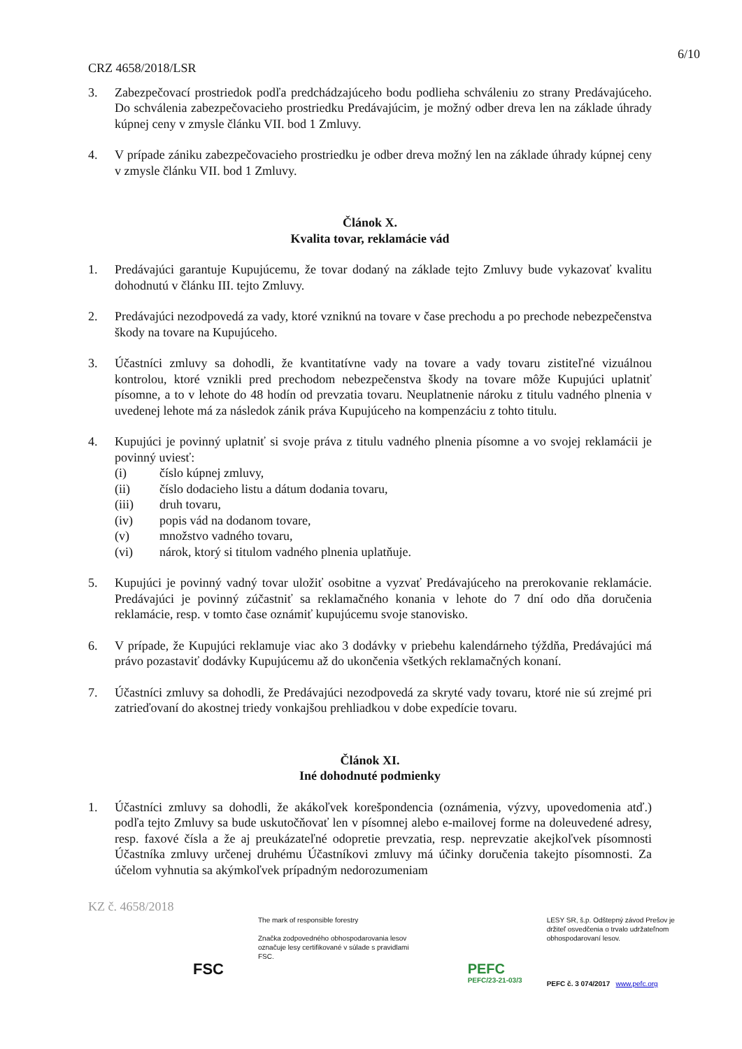6/10
CRZ 4658/2018/LSR
3. Zabezpečovací prostriedok podľa predchádzajúceho bodu podlieha schváleniu zo strany Predávajúceho. Do schválenia zabezpečovacieho prostriedku Predávajúcim, je možný odber dreva len na základe úhrady kúpnej ceny v zmysle článku VII. bod 1 Zmluvy.
4. V prípade zániku zabezpečovacieho prostriedku je odber dreva možný len na základe úhrady kúpnej ceny v zmysle článku VII. bod 1 Zmluvy.
Článok X.
Kvalita tovar, reklamácie vád
1. Predávajúci garantuje Kupujúcemu, že tovar dodaný na základe tejto Zmluvy bude vykazovať kvalitu dohodnutú v článku III. tejto Zmluvy.
2. Predávajúci nezodpovedá za vady, ktoré vzniknú na tovare v čase prechodu a po prechode nebezpečenstva škody na tovare na Kupujúceho.
3. Účastníci zmluvy sa dohodli, že kvantitatívne vady na tovare a vady tovaru zistiteľné vizuálnou kontrolou, ktoré vznikli pred prechodom nebezpečenstva škody na tovare môže Kupujúci uplatniť písomne, a to v lehote do 48 hodín od prevzatia tovaru. Neuplatnenie nároku z titulu vadného plnenia v uvedenej lehote má za následok zánik práva Kupujúceho na kompenzáciu z tohto titulu.
4. Kupujúci je povinný uplatniť si svoje práva z titulu vadného plnenia písomne a vo svojej reklamácii je povinný uviesť:
(i) číslo kúpnej zmluvy,
(ii) číslo dodacieho listu a dátum dodania tovaru,
(iii) druh tovaru,
(iv) popis vád na dodanom tovare,
(v) množstvo vadného tovaru,
(vi) nárok, ktorý si titulom vadného plnenia uplatňuje.
5. Kupujúci je povinný vadný tovar uložiť osobitne a vyzvať Predávajúceho na prerokovanie reklamácie. Predávajúci je povinný zúčastniť sa reklamačného konania v lehote do 7 dní odo dňa doručenia reklamácie, resp. v tomto čase oznámiť kupujúcemu svoje stanovisko.
6. V prípade, že Kupujúci reklamuje viac ako 3 dodávky v priebehu kalendárneho týždňa, Predávajúci má právo pozastaviť dodávky Kupujúcemu až do ukončenia všetkých reklamačných konaní.
7. Účastníci zmluvy sa dohodli, že Predávajúci nezodpovedá za skryté vady tovaru, ktoré nie sú zrejmé pri zatrieďovaní do akostnej triedy vonkajšou prehliadkou v dobe expedície tovaru.
Článok XI.
Iné dohodnuté podmienky
1. Účastníci zmluvy sa dohodli, že akákoľvek korešpondencia (oznámenia, výzvy, upovedomenia atď.) podľa tejto Zmluvy sa bude uskutočňovať len v písomnej alebo e-mailovej forme na doleuvedené adresy, resp. faxové čísla a že aj preukázateľné odopretie prevzatia, resp. neprevzatie akejkoľvek písomnosti Účastníka zmluvy určenej druhému Účastníkovi zmluvy má účinky doručenia takejto písomnosti. Za účelom vyhnutia sa akýmkoľvek prípadným nedorozumeniam
KZ č. 4658/2018
FSC
The mark of responsible forestry
Značka zodpovedného obhospodarovania lesov označuje lesy certifikované v súlade s pravidlami FSC.
PEFC
PEFC/23-21-03/3
LESY SR, š.p. Odštepný závod Prešov je držiteľ osvedčenia o trvalo udržateľnom obhospodarovaní lesov.
PEFC č. 3 074/2017 www.pefc.org